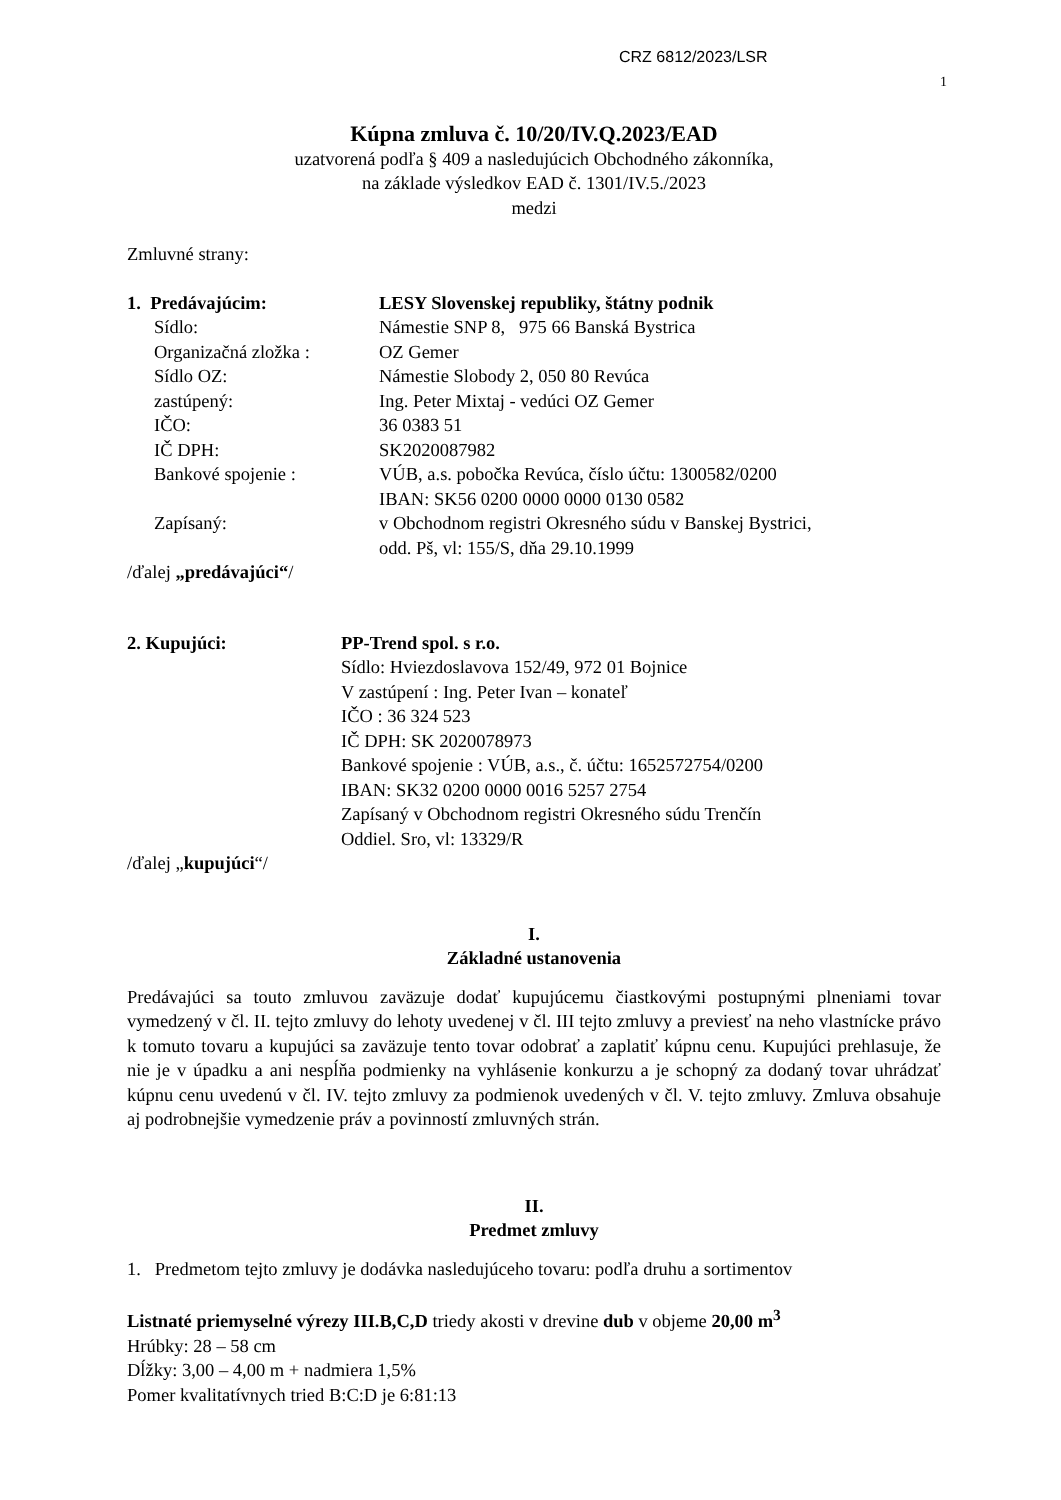CRZ 6812/2023/LSR
1
Kúpna zmluva č. 10/20/IV.Q.2023/EAD
uzatvorená podľa § 409 a nasledujúcich Obchodného zákonníka,
na základe výsledkov EAD č. 1301/IV.5./2023
medzi
Zmluvné strany:
| 1. Predávajúcim: | LESY Slovenskej republiky, štátny podnik |
| Sídlo: | Námestie SNP 8, 975 66 Banská Bystrica |
| Organizačná zložka : | OZ Gemer |
| Sídlo OZ: | Námestie Slobody 2, 050 80 Revúca |
| zastúpený: | Ing. Peter Mixtaj - vedúci OZ Gemer |
| IČO: | 36 0383 51 |
| IČ DPH: | SK2020087982 |
| Bankové spojenie : | VÚB, a.s. pobočka Revúca, číslo účtu: 1300582/0200 IBAN: SK56 0200 0000 0000 0130 0582 |
| Zapísaný: | v Obchodnom registri Okresného súdu v Banskej Bystrici, odd. Pš, vl: 155/S, dňa 29.10.1999 |
/ďalej „predávajúci“/
| 2. Kupujúci: | PP-Trend spol. s r.o. Sídlo: Hviezdoslavova 152/49, 972 01 Bojnice V zastúpení : Ing. Peter Ivan – konateľ IČO : 36 324 523 IČ DPH: SK 2020078973 Bankové spojenie : VÚB, a.s., č. účtu: 1652572754/0200 IBAN: SK32 0200 0000 0016 5257 2754 Zapísaný v Obchodnom registri Okresného súdu Trenčín Oddiel. Sro, vl: 13329/R |
/ďalej „kupujúci“/
I.
Základné ustanovenia
Predávajúci sa touto zmluvou zaväzuje dodať kupujúcemu čiastkovými postupnými plneniami tovar vymedzený v čl. II. tejto zmluvy do lehoty uvedenej v čl. III tejto zmluvy a previesť na neho vlastnícke právo k tomuto tovaru a kupujúci sa zaväzuje tento tovar odobrať a zaplatiť kúpnu cenu. Kupujúci prehlasuje, že nie je v úpadku a ani nespĺňa podmienky na vyhlásenie konkurzu a je schopný za dodaný tovar uhrádzať kúpnu cenu uvedenú v čl. IV. tejto zmluvy za podmienok uvedených v čl. V. tejto zmluvy. Zmluva obsahuje aj podrobnejšie vymedzenie práv a povinností zmluvných strán.
II.
Predmet zmluvy
1. Predmetom tejto zmluvy je dodávka nasledujúceho tovaru: podľa druhu a sortimentov
Listnaté priemyselné výrezy III.B,C,D triedy akosti v drevine dub v objeme 20,00 m<sup>3</sup>
Hrúbky: 28 – 58 cm
Dĺžky: 3,00 – 4,00 m + nadmiera 1,5%
Pomer kvalitatívnych tried B:C:D je 6:81:13